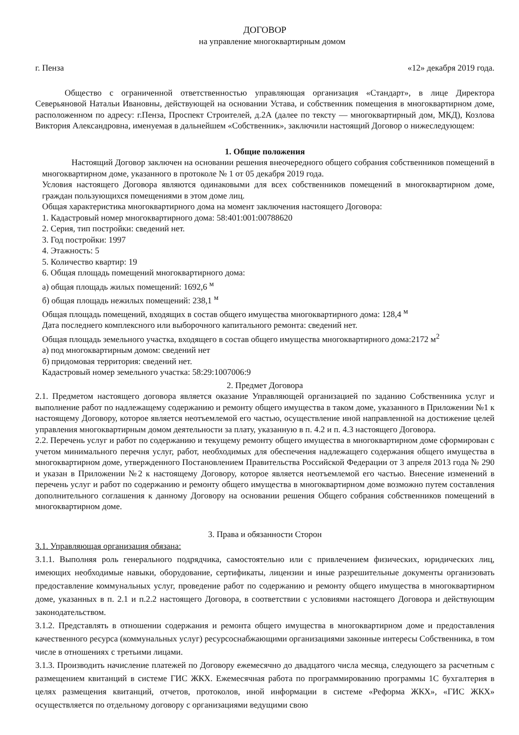ДОГОВОР
на управление многоквартирным домом
г. Пенза «12» декабря 2019 года.
Общество с ограниченной ответственностью управляющая организация «Стандарт», в лице Директора Северьяновой Натальи Ивановны, действующей на основании Устава, и собственник помещения в многоквартирном доме, расположенном по адресу: г.Пенза, Проспект Строителей, д.2А (далее по тексту — многоквартирный дом, МКД), Козлова Виктория Александровна, именуемая в дальнейшем «Собственник», заключили настоящий Договор о нижеследующем:
1. Общие положения
Настоящий Договор заключен на основании решения внеочередного общего собрания собственников помещений в многоквартирном доме, указанного в протоколе № 1 от 05 декабря 2019 года.
Условия настоящего Договора являются одинаковыми для всех собственников помещений в многоквартирном доме, граждан пользующихся помещениями в этом доме лиц.
Общая характеристика многоквартирного дома на момент заключения настоящего Договора:
1. Кадастровый номер многоквартирного дома: 58:401:001:00788620
2. Серия, тип постройки: сведений нет.
3. Год постройки: 1997
4. Этажность: 5
5. Количество квартир: 19
6. Общая площадь помещений многоквартирного дома:
а) общая площадь жилых помещений: 1692,6 <sup>м</sup>
б) общая площадь нежилых помещений: 238,1 <sup>м</sup>
Общая площадь помещений, входящих в состав общего имущества многоквартирного дома: 128,4 <sup>м</sup>
Дата последнего комплексного или выборочного капитального ремонта: сведений нет.
Общая площадь земельного участка, входящего в состав общего имущества многоквартирного дома:2172 м<sup>2</sup>
а) под многоквартирным домом: сведений нет
б) придомовая территория: сведений нет.
Кадастровый номер земельного участка: 58:29:1007006:9
2. Предмет Договора
2.1. Предметом настоящего договора является оказание Управляющей организацией по заданию Собственника услуг и выполнение работ по надлежащему содержанию и ремонту общего имущества в таком доме, указанного в Приложении №1 к настоящему Договору, которое является неотъемлемой его частью, осуществление иной направленной на достижение целей управления многоквартирным домом деятельности за плату, указанную в п. 4.2 и п. 4.3 настоящего Договора.
2.2. Перечень услуг и работ по содержанию и текущему ремонту общего имущества в многоквартирном доме сформирован с учетом минимального перечня услуг, работ, необходимых для обеспечения надлежащего содержания общего имущества в многоквартирном доме, утвержденного Постановлением Правительства Российской Федерации от 3 апреля 2013 года № 290 и указан в Приложении №2 к настоящему Договору, которое является неотъемлемой его частью. Внесение изменений в перечень услуг и работ по содержанию и ремонту общего имущества в многоквартирном доме возможно путем составления дополнительного соглашения к данному Договору на основании решения Общего собрания собственников помещений в многоквартирном доме.
3. Права и обязанности Сторон
3.1. Управляющая организация обязана:
3.1.1. Выполняя роль генерального подрядчика, самостоятельно или с привлечением физических, юридических лиц, имеющих необходимые навыки, оборудование, сертификаты, лицензии и иные разрешительные документы организовать предоставление коммунальных услуг, проведение работ по содержанию и ремонту общего имущества в многоквартирном доме, указанных в п. 2.1 и п.2.2 настоящего Договора, в соответствии с условиями настоящего Договора и действующим законодательством.
3.1.2. Представлять в отношении содержания и ремонта общего имущества в многоквартирном доме и предоставления качественного ресурса (коммунальных услуг) ресурсоснабжающими организациями законные интересы Собственника, в том числе в отношениях с третьими лицами.
3.1.3. Производить начисление платежей по Договору ежемесячно до двадцатого числа месяца, следующего за расчетным с размещением квитанций в системе ГИС ЖКХ. Ежемесячная работа по программированию программы 1С бухгалтерия в целях размещения квитанций, отчетов, протоколов, иной информации в системе «Реформа ЖКХ», «ГИС ЖКХ» осуществляется по отдельному договору с организациями ведущими свою